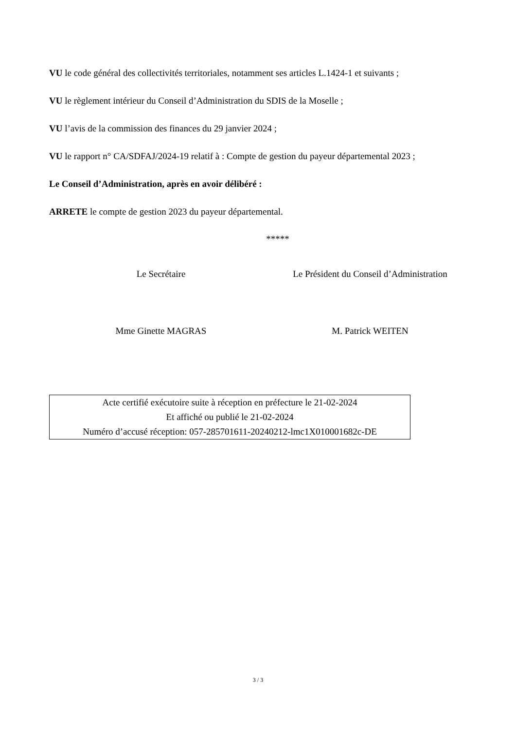VU le code général des collectivités territoriales, notamment ses articles L.1424-1 et suivants ;
VU le règlement intérieur du Conseil d’Administration du SDIS de la Moselle ;
VU l’avis de la commission des finances du 29 janvier 2024 ;
VU le rapport n° CA/SDFAJ/2024-19 relatif à : Compte de gestion du payeur départemental 2023 ;
Le Conseil d’Administration, après en avoir délibéré :
ARRETE le compte de gestion 2023 du payeur départemental.
*****
Le Secrétaire Le Président du Conseil d’Administration
Mme Ginette MAGRAS M. Patrick WEITEN
Acte certifié exécutoire suite à réception en préfecture le 21-02-2024
Et affiché ou publié le 21-02-2024
Numéro d’accusé réception: 057-285701611-20240212-lmc1X010001682c-DE
3 / 3